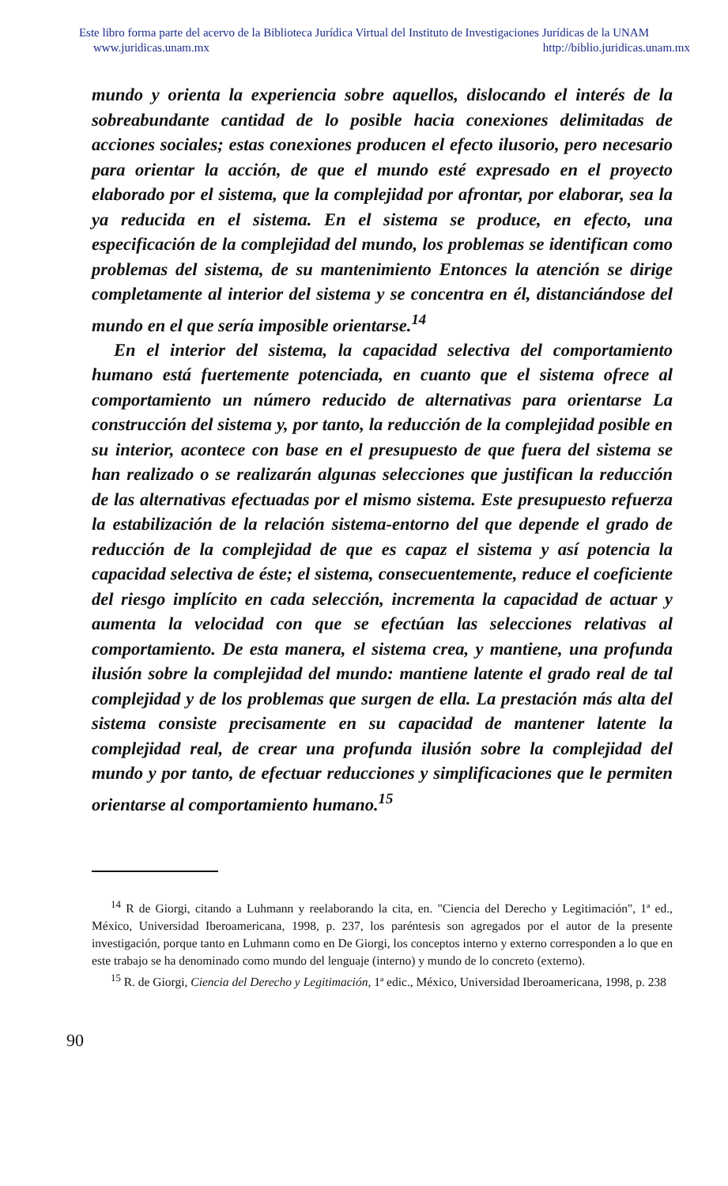Este libro forma parte del acervo de la Biblioteca Jurídica Virtual del Instituto de Investigaciones Jurídicas de la UNAM
www.juridicas.unam.mx http://biblio.juridicas.unam.mx
mundo y orienta la experiencia sobre aquellos, dislocando el interés de la sobreabundante cantidad de lo posible hacia conexiones delimitadas de acciones sociales; estas conexiones producen el efecto ilusorio, pero necesario para orientar la acción, de que el mundo esté expresado en el proyecto elaborado por el sistema, que la complejidad por afrontar, por elaborar, sea la ya reducida en el sistema. En el sistema se produce, en efecto, una especificación de la complejidad del mundo, los problemas se identifican como problemas del sistema, de su mantenimiento Entonces la atención se dirige completamente al interior del sistema y se concentra en él, distanciándose del mundo en el que sería imposible orientarse.<sup>14</sup>
En el interior del sistema, la capacidad selectiva del comportamiento humano está fuertemente potenciada, en cuanto que el sistema ofrece al comportamiento un número reducido de alternativas para orientarse La construcción del sistema y, por tanto, la reducción de la complejidad posible en su interior, acontece con base en el presupuesto de que fuera del sistema se han realizado o se realizarán algunas selecciones que justifican la reducción de las alternativas efectuadas por el mismo sistema. Este presupuesto refuerza la estabilización de la relación sistema-entorno del que depende el grado de reducción de la complejidad de que es capaz el sistema y así potencia la capacidad selectiva de éste; el sistema, consecuentemente, reduce el coeficiente del riesgo implícito en cada selección, incrementa la capacidad de actuar y aumenta la velocidad con que se efectúan las selecciones relativas al comportamiento. De esta manera, el sistema crea, y mantiene, una profunda ilusión sobre la complejidad del mundo: mantiene latente el grado real de tal complejidad y de los problemas que surgen de ella. La prestación más alta del sistema consiste precisamente en su capacidad de mantener latente la complejidad real, de crear una profunda ilusión sobre la complejidad del mundo y por tanto, de efectuar reducciones y simplificaciones que le permiten orientarse al comportamiento humano.<sup>15</sup>
<sup>14</sup> R de Giorgi, citando a Luhmann y reelaborando la cita, en. "Ciencia del Derecho y Legitimación", 1ª ed., México, Universidad Iberoamericana, 1998, p. 237, los paréntesis son agregados por el autor de la presente investigación, porque tanto en Luhmann como en De Giorgi, los conceptos interno y externo corresponden a lo que en este trabajo se ha denominado como mundo del lenguaje (interno) y mundo de lo concreto (externo).
<sup>15</sup> R. de Giorgi, Ciencia del Derecho y Legitimación, 1ª edic., México, Universidad Iberoamericana, 1998, p. 238
90